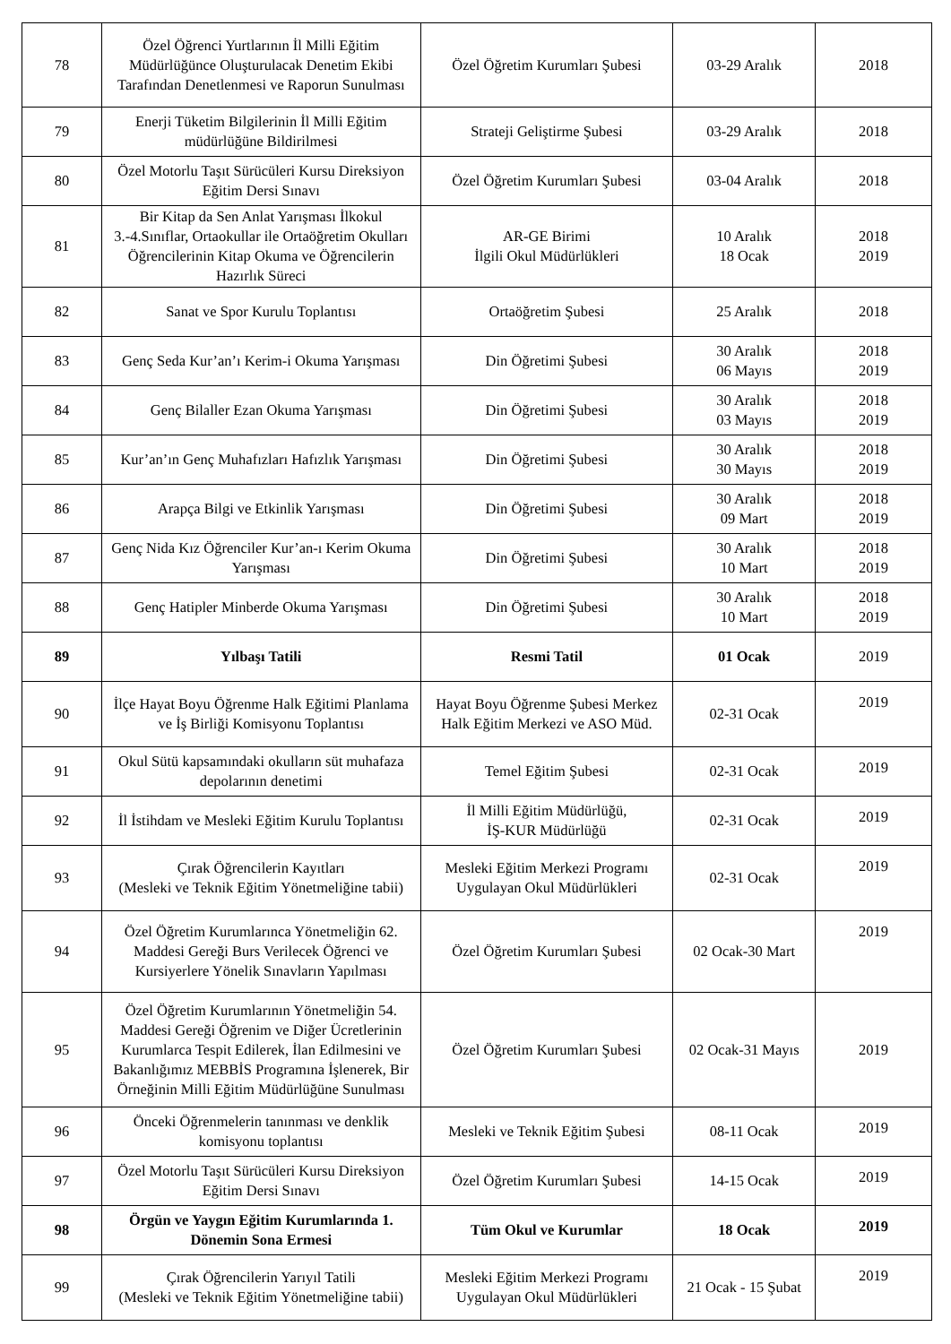| 78 | Özel Öğrenci Yurtlarının İl Milli Eğitim Müdürlüğünce Oluşturulacak Denetim Ekibi Tarafından Denetlenmesi ve Raporun Sunulması | Özel Öğretim Kurumları Şubesi | 03-29 Aralık | 2018 |
| 79 | Enerji Tüketim Bilgilerinin İl Milli Eğitim müdürlüğüne Bildirilmesi | Strateji Geliştirme Şubesi | 03-29 Aralık | 2018 |
| 80 | Özel Motorlu Taşıt Sürücüleri Kursu Direksiyon Eğitim Dersi Sınavı | Özel Öğretim Kurumları Şubesi | 03-04 Aralık | 2018 |
| 81 | Bir Kitap da Sen Anlat Yarışması İlkokul 3.-4.Sınıflar, Ortaokullar ile Ortaöğretim Okulları Öğrencilerinin Kitap Okuma ve Öğrencilerin Hazırlık Süreci | AR-GE Birimi İlgili Okul Müdürlükleri | 10 Aralık 18 Ocak | 2018 2019 |
| 82 | Sanat ve Spor Kurulu Toplantısı | Ortaöğretim Şubesi | 25 Aralık | 2018 |
| 83 | Genç Seda Kur’an’ı Kerim-i Okuma Yarışması | Din Öğretimi Şubesi | 30 Aralık 06 Mayıs | 2018 2019 |
| 84 | Genç Bilaller Ezan Okuma Yarışması | Din Öğretimi Şubesi | 30 Aralık 03 Mayıs | 2018 2019 |
| 85 | Kur’an’ın Genç Muhafızları Hafızlık Yarışması | Din Öğretimi Şubesi | 30 Aralık 30 Mayıs | 2018 2019 |
| 86 | Arapça Bilgi ve Etkinlik Yarışması | Din Öğretimi Şubesi | 30 Aralık 09 Mart | 2018 2019 |
| 87 | Genç Nida Kız Öğrenciler Kur’an-ı Kerim Okuma Yarışması | Din Öğretimi Şubesi | 30 Aralık 10 Mart | 2018 2019 |
| 88 | Genç Hatipler Minberde Okuma Yarışması | Din Öğretimi Şubesi | 30 Aralık 10 Mart | 2018 2019 |
| 89 | Yılbaşı Tatili | Resmi Tatil | 01 Ocak | 2019 |
| 90 | İlçe Hayat Boyu Öğrenme Halk Eğitimi Planlama ve İş Birliği Komisyonu Toplantısı | Hayat Boyu Öğrenme Şubesi Merkez Halk Eğitim Merkezi ve ASO Müd. | 02-31 Ocak | 2019 |
| 91 | Okul Sütü kapsamındaki okulların süt muhafaza depolarının denetimi | Temel Eğitim Şubesi | 02-31 Ocak | 2019 |
| 92 | İl İstihdam ve Mesleki Eğitim Kurulu Toplantısı | İl Milli Eğitim Müdürlüğü, İŞ-KUR Müdürlüğü | 02-31 Ocak | 2019 |
| 93 | Çırak Öğrencilerin Kayıtları (Mesleki ve Teknik Eğitim Yönetmeliğine tabii) | Mesleki Eğitim Merkezi Programı Uygulayan Okul Müdürlükleri | 02-31 Ocak | 2019 |
| 94 | Özel Öğretim Kurumlarınca Yönetmeliğin 62. Maddesi Gereği Burs Verilecek Öğrenci ve Kursiyerlere Yönelik Sınavların Yapılması | Özel Öğretim Kurumları Şubesi | 02 Ocak-30 Mart | 2019 |
| 95 | Özel Öğretim Kurumlarının Yönetmeliğin 54. Maddesi Gereği Öğrenim ve Diğer Ücretlerinin Kurumlarca Tespit Edilerek, İlan Edilmesini ve Bakanlığımız MEBBİS Programına İşlenerek, Bir Örneğinin Milli Eğitim Müdürlüğüne Sunulması | Özel Öğretim Kurumları Şubesi | 02 Ocak-31 Mayıs | 2019 |
| 96 | Önceki Öğrenmelerin tanınması ve denklik komisyonu toplantısı | Mesleki ve Teknik Eğitim Şubesi | 08-11 Ocak | 2019 |
| 97 | Özel Motorlu Taşıt Sürücüleri Kursu Direksiyon Eğitim Dersi Sınavı | Özel Öğretim Kurumları Şubesi | 14-15 Ocak | 2019 |
| 98 | Örgün ve Yaygın Eğitim Kurumlarında 1. Dönemin Sona Ermesi | Tüm Okul ve Kurumlar | 18 Ocak | 2019 |
| 99 | Çırak Öğrencilerin Yarıyıl Tatili (Mesleki ve Teknik Eğitim Yönetmeliğine tabii) | Mesleki Eğitim Merkezi Programı Uygulayan Okul Müdürlükleri | 21 Ocak - 15 Şubat | 2019 |